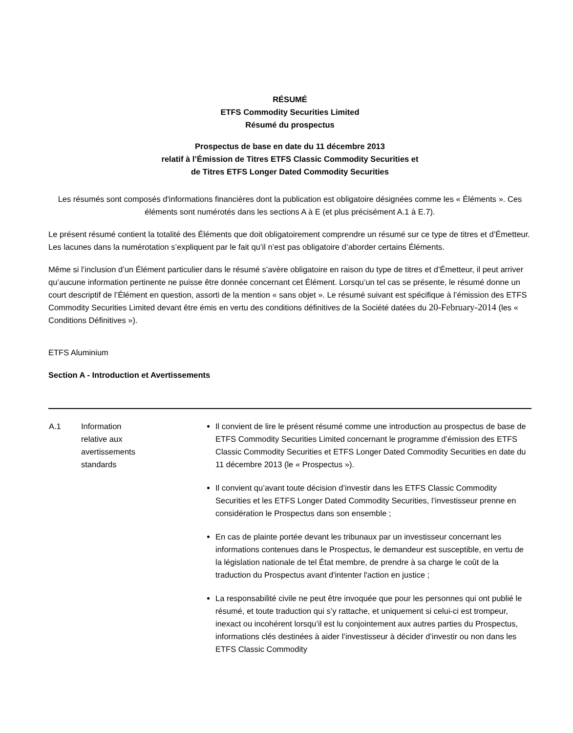RÉSUMÉ
ETFS Commodity Securities Limited
Résumé du prospectus
Prospectus de base en date du 11 décembre 2013
relatif à l’Émission de Titres ETFS Classic Commodity Securities et
de Titres ETFS Longer Dated Commodity Securities
Les résumés sont composés d'informations financières dont la publication est obligatoire désignées comme les « Éléments ». Ces éléments sont numérotés dans les sections A à E (et plus précisément A.1 à E.7).
Le présent résumé contient la totalité des Éléments que doit obligatoirement comprendre un résumé sur ce type de titres et d’Émetteur. Les lacunes dans la numérotation s’expliquent par le fait qu’il n’est pas obligatoire d’aborder certains Éléments.
Même si l’inclusion d’un Élément particulier dans le résumé s’avère obligatoire en raison du type de titres et d’Émetteur, il peut arriver qu’aucune information pertinente ne puisse être donnée concernant cet Élément. Lorsqu’un tel cas se présente, le résumé donne un court descriptif de l’Élément en question, assorti de la mention « sans objet ». Le résumé suivant est spécifique à l’émission des ETFS Commodity Securities Limited devant être émis en vertu des conditions définitives de la Société datées du 20-February-2014 (les « Conditions Définitives »).
ETFS Aluminium
Section A - Introduction et Avertissements
| A.1 | Information relative aux avertissements standards | Il convient de lire le présent résumé comme une introduction au prospectus de base de ETFS Commodity Securities Limited concernant le programme d’émission des ETFS Classic Commodity Securities et ETFS Longer Dated Commodity Securities en date du 11 décembre 2013 (le « Prospectus »). Il convient qu’avant toute décision d’investir dans les ETFS Classic Commodity Securities et les ETFS Longer Dated Commodity Securities, l’investisseur prenne en considération le Prospectus dans son ensemble ; En cas de plainte portée devant les tribunaux par un investisseur concernant les informations contenues dans le Prospectus, le demandeur est susceptible, en vertu de la législation nationale de tel État membre, de prendre à sa charge le coût de la traduction du Prospectus avant d'intenter l'action en justice ; La responsabilité civile ne peut être invoquée que pour les personnes qui ont publié le résumé, et toute traduction qui s’y rattache, et uniquement si celui-ci est trompeur, inexact ou incohérent lorsqu’il est lu conjointement aux autres parties du Prospectus, informations clés destinées à aider l’investisseur à décider d’investir ou non dans les ETFS Classic Commodity |